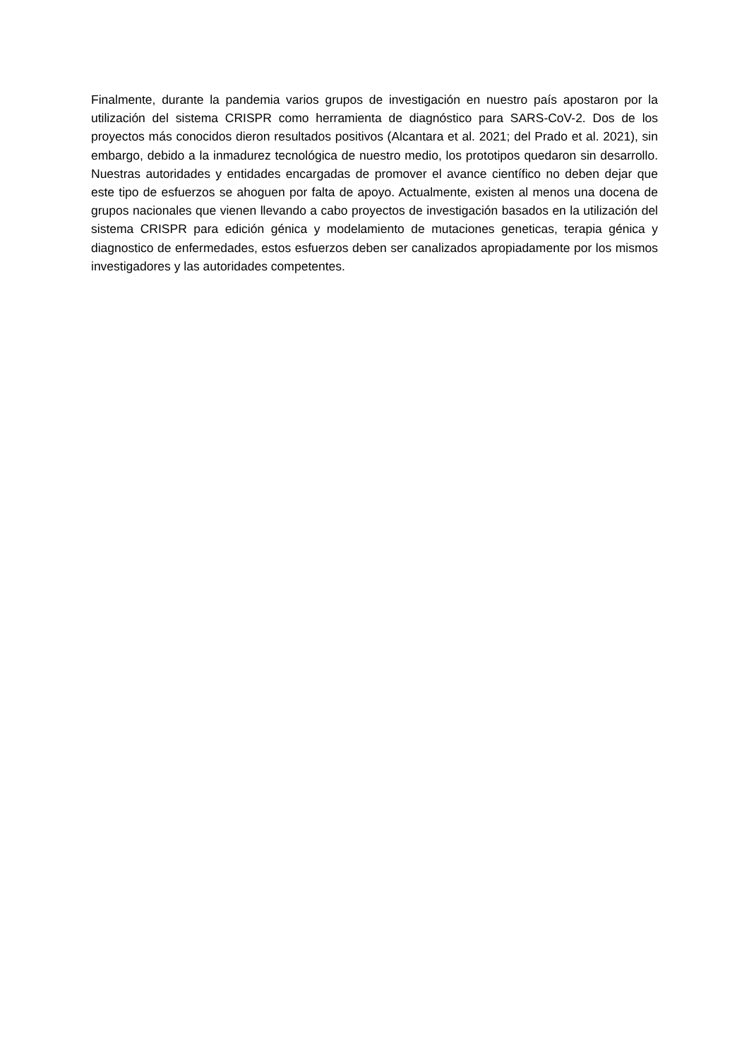Finalmente, durante la pandemia varios grupos de investigación en nuestro país apostaron por la utilización del sistema CRISPR como herramienta de diagnóstico para SARS-CoV-2. Dos de los proyectos más conocidos dieron resultados positivos (Alcantara et al. 2021; del Prado et al. 2021), sin embargo, debido a la inmadurez tecnológica de nuestro medio, los prototipos quedaron sin desarrollo. Nuestras autoridades y entidades encargadas de promover el avance científico no deben dejar que este tipo de esfuerzos se ahoguen por falta de apoyo. Actualmente, existen al menos una docena de grupos nacionales que vienen llevando a cabo proyectos de investigación basados en la utilización del sistema CRISPR para edición génica y modelamiento de mutaciones geneticas, terapia génica y diagnostico de enfermedades, estos esfuerzos deben ser canalizados apropiadamente por los mismos investigadores y las autoridades competentes.